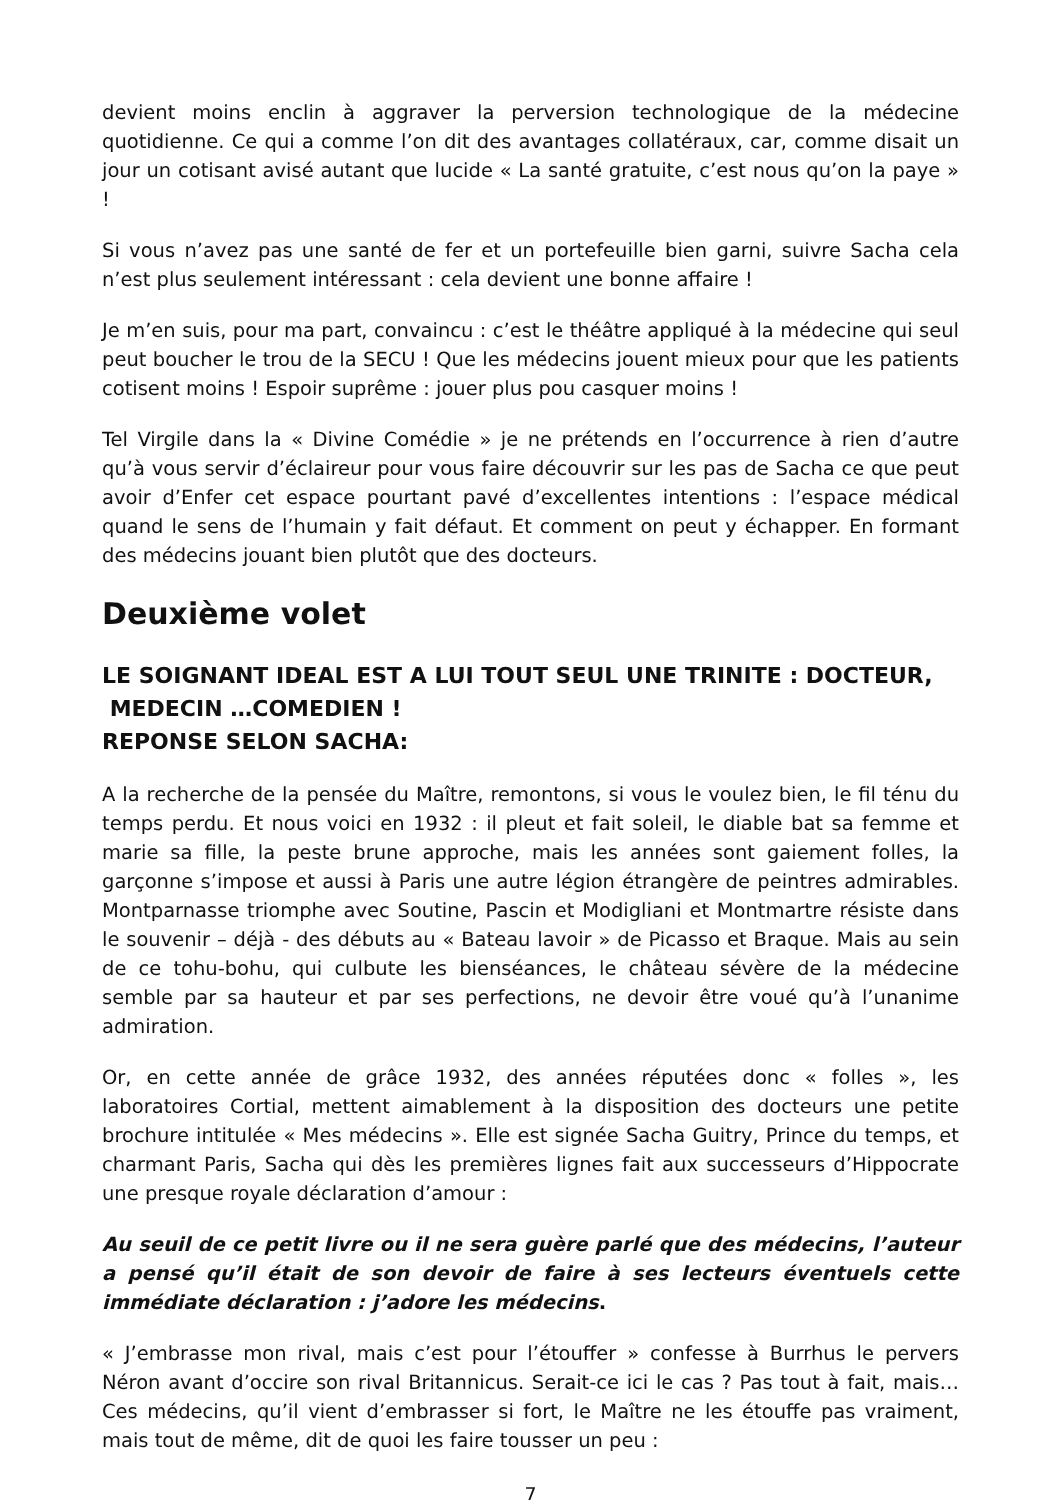devient moins enclin à aggraver la perversion technologique de la médecine quotidienne. Ce qui a comme l’on dit des avantages collatéraux, car, comme disait un jour un cotisant avisé autant que lucide « La santé gratuite, c’est nous qu’on la paye » !
Si vous n’avez pas une santé de fer et un portefeuille bien garni, suivre Sacha cela n’est plus seulement intéressant : cela devient une bonne affaire !
Je m’en suis, pour ma part, convaincu : c’est le théâtre appliqué à la médecine qui seul peut boucher le trou de la SECU ! Que les médecins jouent mieux pour que les patients cotisent moins ! Espoir suprême : jouer plus pou casquer moins !
Tel Virgile dans la « Divine Comédie » je ne prétends en l’occurrence à rien d’autre qu’à vous servir d’éclaireur pour vous faire découvrir sur les pas de Sacha ce que peut avoir d’Enfer cet espace pourtant pavé d’excellentes intentions : l’espace médical quand le sens de l’humain y fait défaut. Et comment on peut y échapper. En formant des médecins jouant bien plutôt que des docteurs.
Deuxième volet
LE SOIGNANT IDEAL EST A LUI TOUT SEUL UNE TRINITE : DOCTEUR,
MEDECIN …COMEDIEN !
REPONSE SELON SACHA:
A la recherche de la pensée du Maître, remontons, si vous le voulez bien, le fil ténu du temps perdu. Et nous voici en 1932 : il pleut et fait soleil, le diable bat sa femme et marie sa fille, la peste brune approche, mais les années sont gaiement folles, la garçonne s’impose et aussi à Paris une autre légion étrangère de peintres admirables. Montparnasse triomphe avec Soutine, Pascin et Modigliani et Montmartre résiste dans le souvenir – déjà - des débuts au « Bateau lavoir » de Picasso et Braque. Mais au sein de ce tohu-bohu, qui culbute les bienséances, le château sévère de la médecine semble par sa hauteur et par ses perfections, ne devoir être voué qu’à l’unanime admiration.
Or, en cette année de grâce 1932, des années réputées donc « folles », les laboratoires Cortial, mettent aimablement à la disposition des docteurs une petite brochure intitulée « Mes médecins ». Elle est signée Sacha Guitry, Prince du temps, et charmant Paris, Sacha qui dès les premières lignes fait aux successeurs d’Hippocrate une presque royale déclaration d’amour :
Au seuil de ce petit livre ou il ne sera guère parlé que des médecins, l’auteur a pensé qu’il était de son devoir de faire à ses lecteurs éventuels cette immédiate déclaration : j’adore les médecins.
« J’embrasse mon rival, mais c’est pour l’étouffer » confesse à Burrhus le pervers Néron avant d’occire son rival Britannicus. Serait-ce ici le cas ? Pas tout à fait, mais… Ces médecins, qu’il vient d’embrasser si fort, le Maître ne les étouffe pas vraiment, mais tout de même, dit de quoi les faire tousser un peu :
7